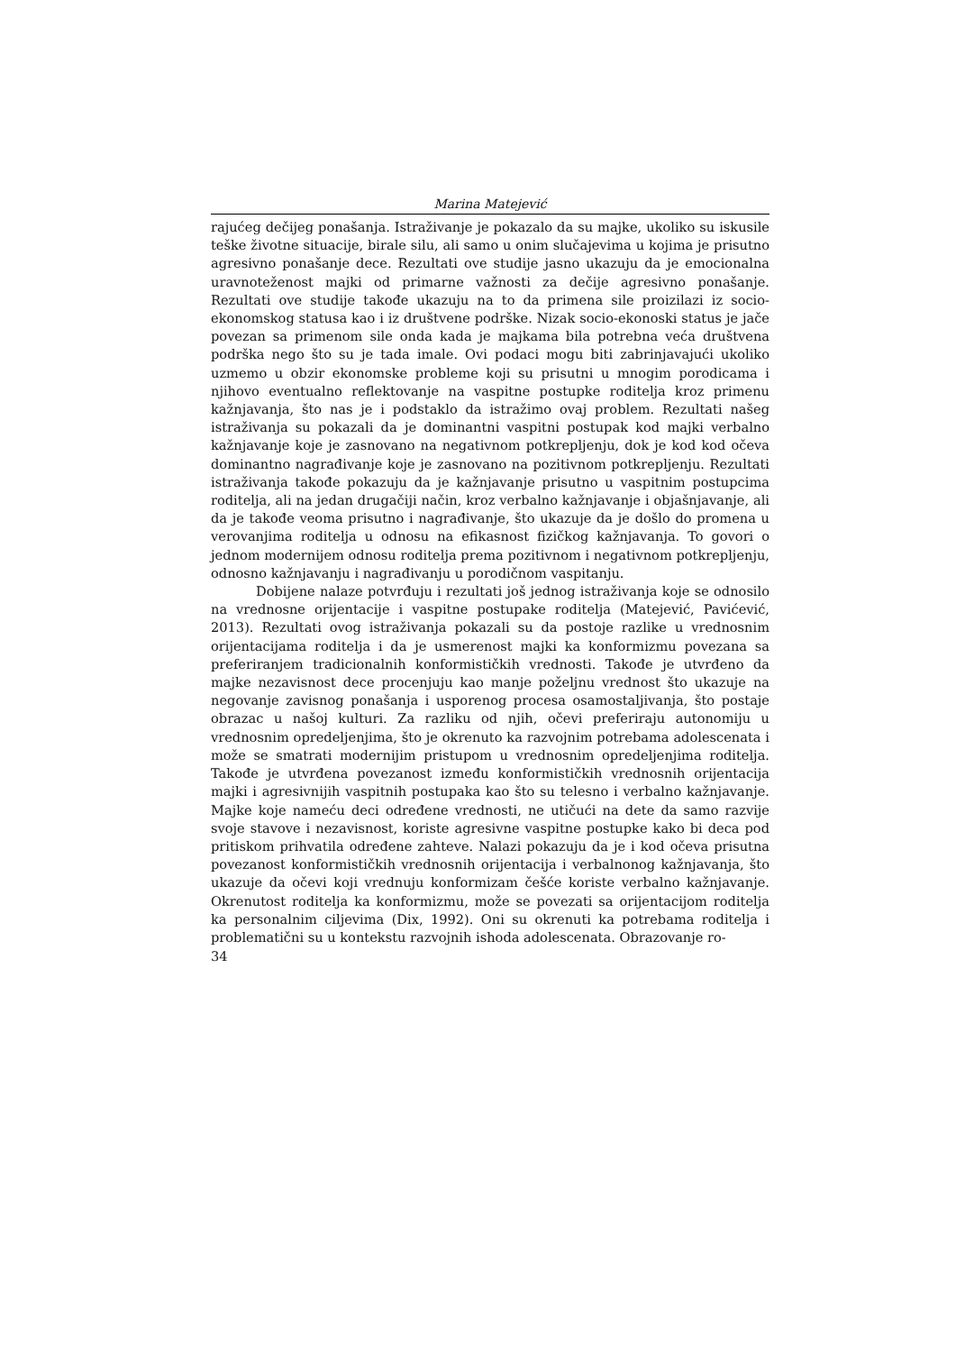Marina Matejević
rajućeg dečijeg ponašanja. Istraživanje je pokazalo da su majke, ukoliko su iskusile teške životne situacije, birale silu, ali samo u onim slučajevima u koji­ma je prisutno agresivno ponašanje dece. Rezultati ove studije jasno ukazuju da je emocionalna uravnoteženost majki od primarne važnosti za dečije agre­sivno ponašanje. Rezultati ove studije takođe ukazuju na to da primena sile proizilazi iz socio-ekonomskog statusa kao i iz društvene podrške. Nizak so­cio-ekonoski status je jače povezan sa primenom sile onda kada je majkama bila potrebna veća društvena podrška nego što su je tada imale. Ovi podaci mogu biti zabrinjavajući ukoliko uzmemo u obzir ekonomske probleme koji su prisutni u mnogim porodicama i njihovo eventualno reflektovanje na vaspitne postupke roditelja kroz primenu kažnjavanja, što nas je i podstaklo da istraži­mo ovaj problem. Rezultati našeg istraživanja su pokazali da je dominantni va­spitni postupak kod majki verbalno kažnjavanje koje je zasnovano na negati­vnom potkrepljenju, dok je kod kod očeva dominantno nagrađivanje koje je zasnovano na pozitivnom potkrepljenju. Rezultati istraživanja takođe pokazu­ju da je kažnjavanje prisutno u vaspitnim postupcima roditelja, ali na jedan drugačiji način, kroz verbalno kažnjavanje i objašnjavanje, ali da je takođe veo­ma prisutno i nagrađivanje, što ukazuje da je došlo do promena u verovanjima roditelja u odnosu na efikasnost fizičkog kažnjavanja. To govori o jednom mo­dernijem odnosu roditelja prema pozitivnom i negativnom potkrepljenju, odnosno kažnjavanju i nagrađivanju u porodičnom vaspitanju.
Dobijene nalaze potvrđuju i rezultati još jednog istraživanja koje se od­nosilo na vrednosne orijentacije i vaspitne postupake roditelja (Matejević, Pa­vićević, 2013). Rezultati ovog istraživanja pokazali su da postoje razlike u vre­dnosnim orijentacijama roditelja i da je usmerenost majki ka konformizmu povezana sa preferiranjem tradicionalnih konformističkih vrednosti. Takođe je utvrđeno da majke nezavisnost dece procenjuju kao manje poželjnu vre­dnost što ukazuje na negovanje zavisnog ponašanja i usporenog procesa osa­mostaljivanja, što postaje obrazac u našoj kulturi. Za razliku od njih, očevi preferiraju autonomiju u vrednosnim opredeljenjima, što je okrenuto ka ra­zvojnim potrebama adolescenata i može se smatrati modernijim pristupom u vrednosnim opredeljenjima roditelja. Takođe je utvrđena povezanost između konformističkih vrednosnih orijentacija majki i agresivnijih vaspitnih postu­paka kao što su telesno i verbalno kažnjavanje. Majke koje nameću deci odre­đene vrednosti, ne utičući na dete da samo razvije svoje stavove i nezavisnost, koriste agresivne vaspitne postupke kako bi deca pod pritiskom prihvatila određene zahteve. Nalazi pokazuju da je i kod očeva prisutna povezanost kon­formističkih vrednosnih orijentacija i verbalnonog kažnjavanja, što ukazuje da očevi koji vrednuju konformizam češće koriste verbalno kažnjavanje. Okrenu­tost roditelja ka konformizmu, može se povezati sa orijentacijom roditelja ka personalnim ciljevima (Dix, 1992). Oni su okrenuti ka potrebama roditelja i problematični su u kontekstu razvojnih ishoda adolescenata. Obrazovanje ro-
34